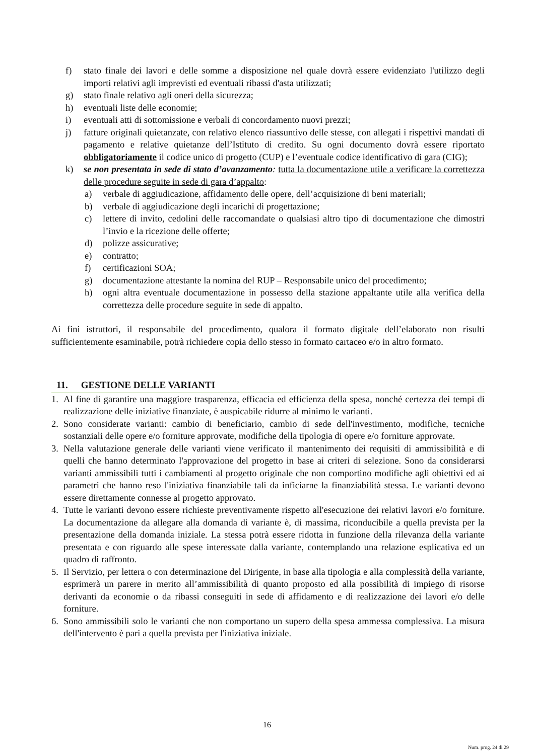f) stato finale dei lavori e delle somme a disposizione nel quale dovrà essere evidenziato l'utilizzo degli importi relativi agli imprevisti ed eventuali ribassi d'asta utilizzati;
g) stato finale relativo agli oneri della sicurezza;
h) eventuali liste delle economie;
i) eventuali atti di sottomissione e verbali di concordamento nuovi prezzi;
j) fatture originali quietanzate, con relativo elenco riassuntivo delle stesse, con allegati i rispettivi mandati di pagamento e relative quietanze dell’Istituto di credito. Su ogni documento dovrà essere riportato obbligatoriamente il codice unico di progetto (CUP) e l’eventuale codice identificativo di gara (CIG);
k) se non presentata in sede di stato d’avanzamento: tutta la documentazione utile a verificare la correttezza delle procedure seguite in sede di gara d’appalto:
a) verbale di aggiudicazione, affidamento delle opere, dell’acquisizione di beni materiali;
b) verbale di aggiudicazione degli incarichi di progettazione;
c) lettere di invito, cedolini delle raccomandate o qualsiasi altro tipo di documentazione che dimostri l’invio e la ricezione delle offerte;
d) polizze assicurative;
e) contratto;
f) certificazioni SOA;
g) documentazione attestante la nomina del RUP – Responsabile unico del procedimento;
h) ogni altra eventuale documentazione in possesso della stazione appaltante utile alla verifica della correttezza delle procedure seguite in sede di appalto.
Ai fini istruttori, il responsabile del procedimento, qualora il formato digitale dell’elaborato non risulti sufficientemente esaminabile, potrà richiedere copia dello stesso in formato cartaceo e/o in altro formato.
11. GESTIONE DELLE VARIANTI
1. Al fine di garantire una maggiore trasparenza, efficacia ed efficienza della spesa, nonché certezza dei tempi di realizzazione delle iniziative finanziate, è auspicabile ridurre al minimo le varianti.
2. Sono considerate varianti: cambio di beneficiario, cambio di sede dell'investimento, modifiche, tecniche sostanziali delle opere e/o forniture approvate, modifiche della tipologia di opere e/o forniture approvate.
3. Nella valutazione generale delle varianti viene verificato il mantenimento dei requisiti di ammissibilità e di quelli che hanno determinato l'approvazione del progetto in base ai criteri di selezione. Sono da considerarsi varianti ammissibili tutti i cambiamenti al progetto originale che non comportino modifiche agli obiettivi ed ai parametri che hanno reso l'iniziativa finanziabile tali da inficiarne la finanziabilità stessa. Le varianti devono essere direttamente connesse al progetto approvato.
4. Tutte le varianti devono essere richieste preventivamente rispetto all'esecuzione dei relativi lavori e/o forniture. La documentazione da allegare alla domanda di variante è, di massima, riconducibile a quella prevista per la presentazione della domanda iniziale. La stessa potrà essere ridotta in funzione della rilevanza della variante presentata e con riguardo alle spese interessate dalla variante, contemplando una relazione esplicativa ed un quadro di raffronto.
5. Il Servizio, per lettera o con determinazione del Dirigente, in base alla tipologia e alla complessità della variante, esprimerà un parere in merito all’ammissibilità di quanto proposto ed alla possibilità di impiego di risorse derivanti da economie o da ribassi conseguiti in sede di affidamento e di realizzazione dei lavori e/o delle forniture.
6. Sono ammissibili solo le varianti che non comportano un supero della spesa ammessa complessiva. La misura dell'intervento è pari a quella prevista per l'iniziativa iniziale.
16
Num. prog. 24 di 29